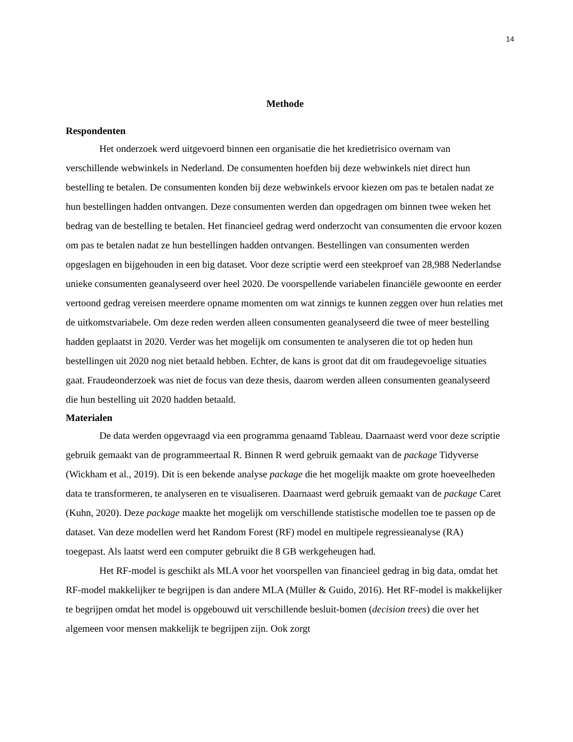14
Methode
Respondenten
Het onderzoek werd uitgevoerd binnen een organisatie die het kredietrisico overnam van verschillende webwinkels in Nederland. De consumenten hoefden bij deze webwinkels niet direct hun bestelling te betalen. De consumenten konden bij deze webwinkels ervoor kiezen om pas te betalen nadat ze hun bestellingen hadden ontvangen. Deze consumenten werden dan opgedragen om binnen twee weken het bedrag van de bestelling te betalen. Het financieel gedrag werd onderzocht van consumenten die ervoor kozen om pas te betalen nadat ze hun bestellingen hadden ontvangen. Bestellingen van consumenten werden opgeslagen en bijgehouden in een big dataset. Voor deze scriptie werd een steekproef van 28,988 Nederlandse unieke consumenten geanalyseerd over heel 2020. De voorspellende variabelen financiële gewoonte en eerder vertoond gedrag vereisen meerdere opname momenten om wat zinnigs te kunnen zeggen over hun relaties met de uitkomstvariabele. Om deze reden werden alleen consumenten geanalyseerd die twee of meer bestelling hadden geplaatst in 2020. Verder was het mogelijk om consumenten te analyseren die tot op heden hun bestellingen uit 2020 nog niet betaald hebben. Echter, de kans is groot dat dit om fraudegevoelige situaties gaat. Fraudeonderzoek was niet de focus van deze thesis, daarom werden alleen consumenten geanalyseerd die hun bestelling uit 2020 hadden betaald.
Materialen
De data werden opgevraagd via een programma genaamd Tableau. Daarnaast werd voor deze scriptie gebruik gemaakt van de programmeertaal R. Binnen R werd gebruik gemaakt van de package Tidyverse (Wickham et al., 2019). Dit is een bekende analyse package die het mogelijk maakte om grote hoeveelheden data te transformeren, te analyseren en te visualiseren. Daarnaast werd gebruik gemaakt van de package Caret (Kuhn, 2020). Deze package maakte het mogelijk om verschillende statistische modellen toe te passen op de dataset. Van deze modellen werd het Random Forest (RF) model en multipele regressieanalyse (RA) toegepast. Als laatst werd een computer gebruikt die 8 GB werkgeheugen had.
Het RF-model is geschikt als MLA voor het voorspellen van financieel gedrag in big data, omdat het RF-model makkelijker te begrijpen is dan andere MLA (Müller & Guido, 2016). Het RF-model is makkelijker te begrijpen omdat het model is opgebouwd uit verschillende besluit-bomen (decision trees) die over het algemeen voor mensen makkelijk te begrijpen zijn. Ook zorgt